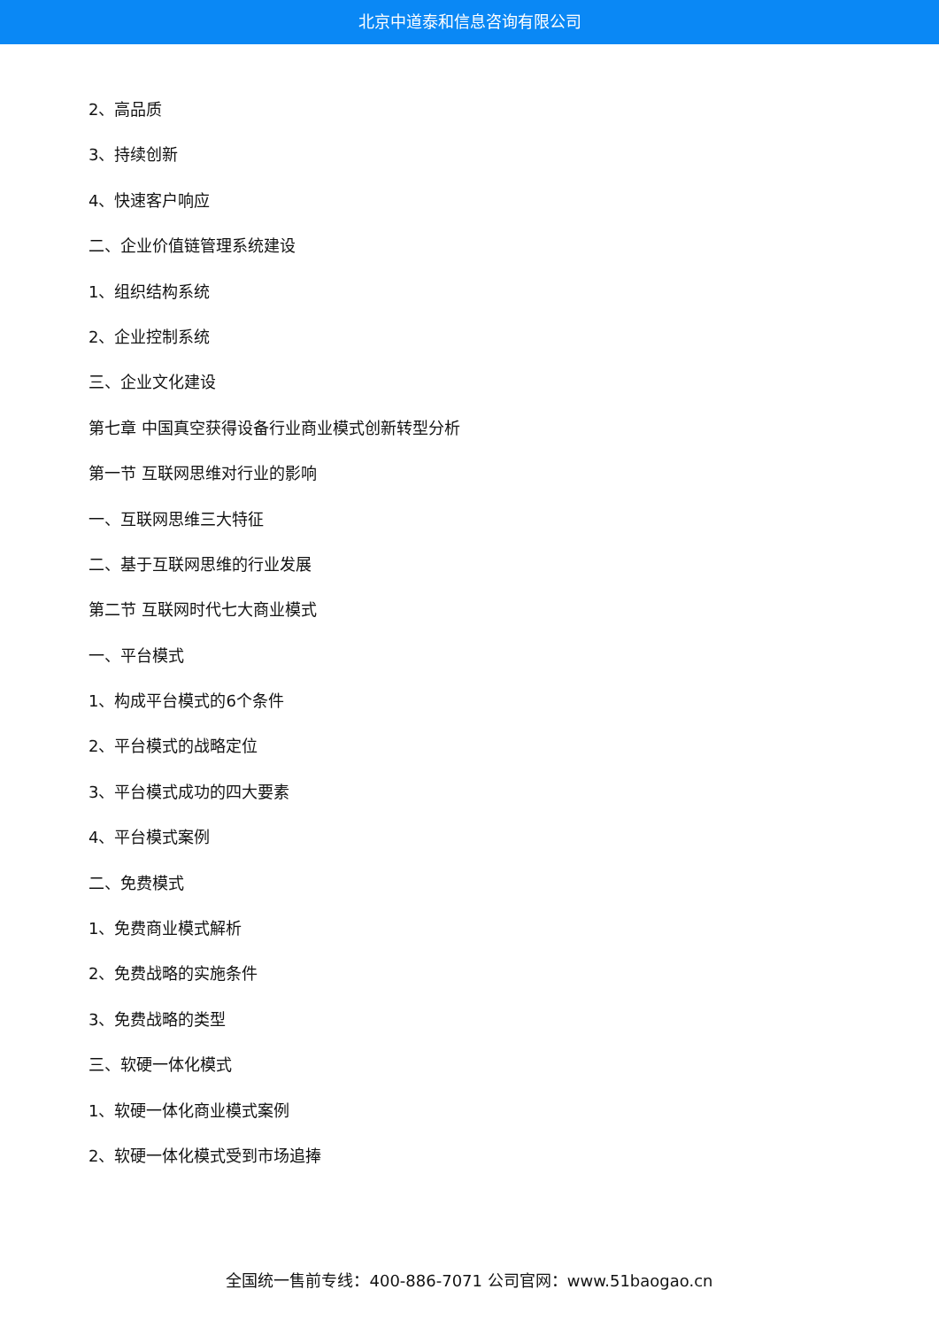北京中道泰和信息咨询有限公司
2、高品质
3、持续创新
4、快速客户响应
二、企业价值链管理系统建设
1、组织结构系统
2、企业控制系统
三、企业文化建设
第七章 中国真空获得设备行业商业模式创新转型分析
第一节 互联网思维对行业的影响
一、互联网思维三大特征
二、基于互联网思维的行业发展
第二节 互联网时代七大商业模式
一、平台模式
1、构成平台模式的6个条件
2、平台模式的战略定位
3、平台模式成功的四大要素
4、平台模式案例
二、免费模式
1、免费商业模式解析
2、免费战略的实施条件
3、免费战略的类型
三、软硬一体化模式
1、软硬一体化商业模式案例
2、软硬一体化模式受到市场追捧
全国统一售前专线：400-886-7071 公司官网：www.51baogao.cn